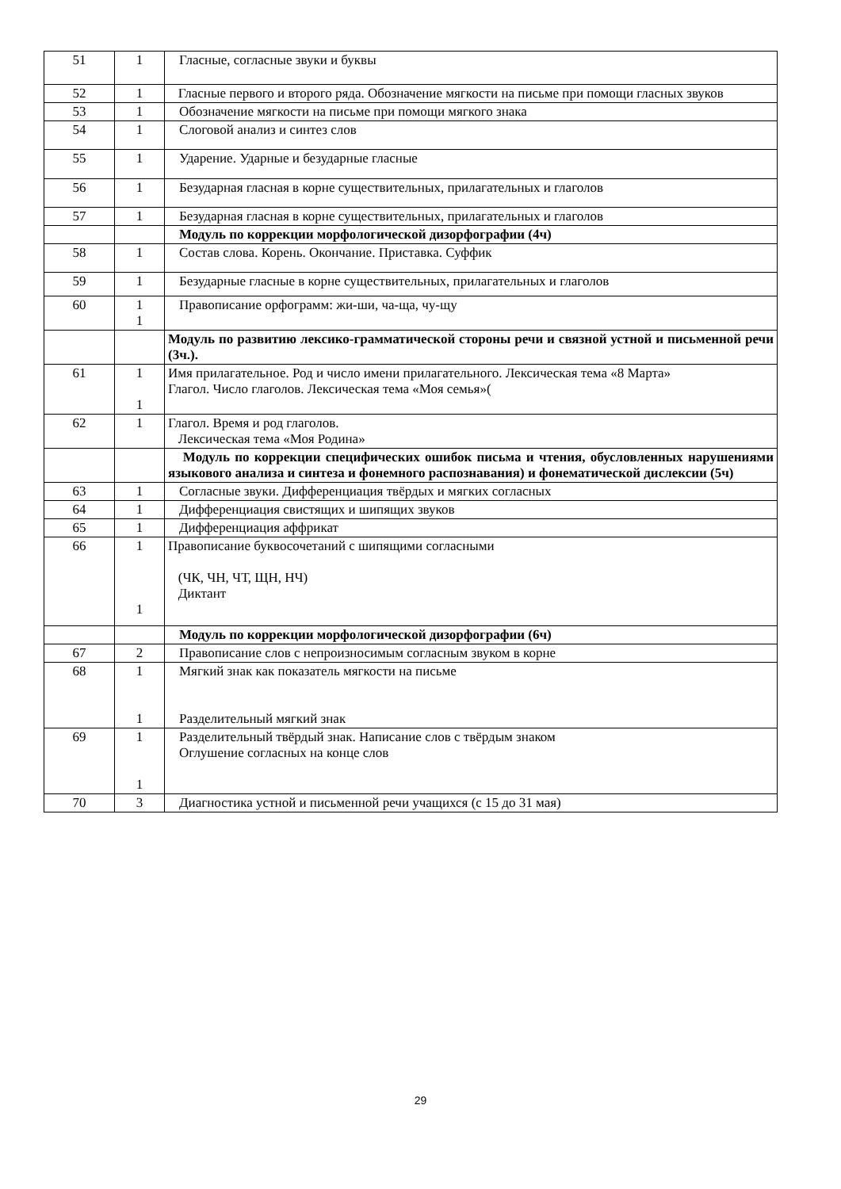| 51 | 1 | Гласные, согласные звуки и буквы |
| 52 | 1 | Гласные первого и второго ряда. Обозначение мягкости на письме при помощи гласных звуков |
| 53 | 1 | Обозначение мягкости на письме при помощи мягкого знака |
| 54 | 1 | Слоговой анализ и синтез слов |
| 55 | 1 | Ударение. Ударные и безударные гласные |
| 56 | 1 | Безударная гласная в корне существительных, прилагательных и глаголов |
| 57 | 1 | Безударная гласная в корне существительных, прилагательных и глаголов |
| | | Модуль по коррекции морфологической дизорфографии (4ч) |
| 58 | 1 | Состав слова. Корень. Окончание. Приставка. Суффик |
| 59 | 1 | Безударные гласные в корне существительных, прилагательных и глаголов |
| 60 | 1 1 | Правописание орфограмм: жи-ши, ча-ща, чу-щу |
| | | Модуль по развитию лексико-грамматической стороны речи и связной устной и письменной речи (3ч.). |
| 61 | 1 1 | Имя прилагательное. Род и число имени прилагательного. Лексическая тема «8 Марта» Глагол. Число глаголов. Лексическая тема «Моя семья»( |
| 62 | 1 | Глагол. Время и род глаголов. Лексическая тема «Моя Родина» |
| | | Модуль по коррекции специфических ошибок письма и чтения, обусловленных нарушениями языкового анализа и синтеза и фонемного распознавания) и фонематической дислексии (5ч) |
| 63 | 1 | Согласные звуки. Дифференциация твёрдых и мягких согласных |
| 64 | 1 | Дифференциация свистящих и шипящих звуков |
| 65 | 1 | Дифференциация аффрикат |
| 66 | 1 1 | Правописание буквосочетаний с шипящими согласными (ЧК, ЧН, ЧТ, ЩН, НЧ) Диктант |
| | | Модуль по коррекции морфологической дизорфографии (6ч) |
| 67 | 2 | Правописание слов с непроизносимым согласным звуком в корне |
| 68 | 1 1 | Мягкий знак как показатель мягкости на письме Разделительный мягкий знак |
| 69 | 1 1 | Разделительный твёрдый знак. Написание слов с твёрдым знаком Оглушение согласных на конце слов |
| 70 | 3 | Диагностика устной и письменной речи учащихся (с 15 до 31 мая) |
29